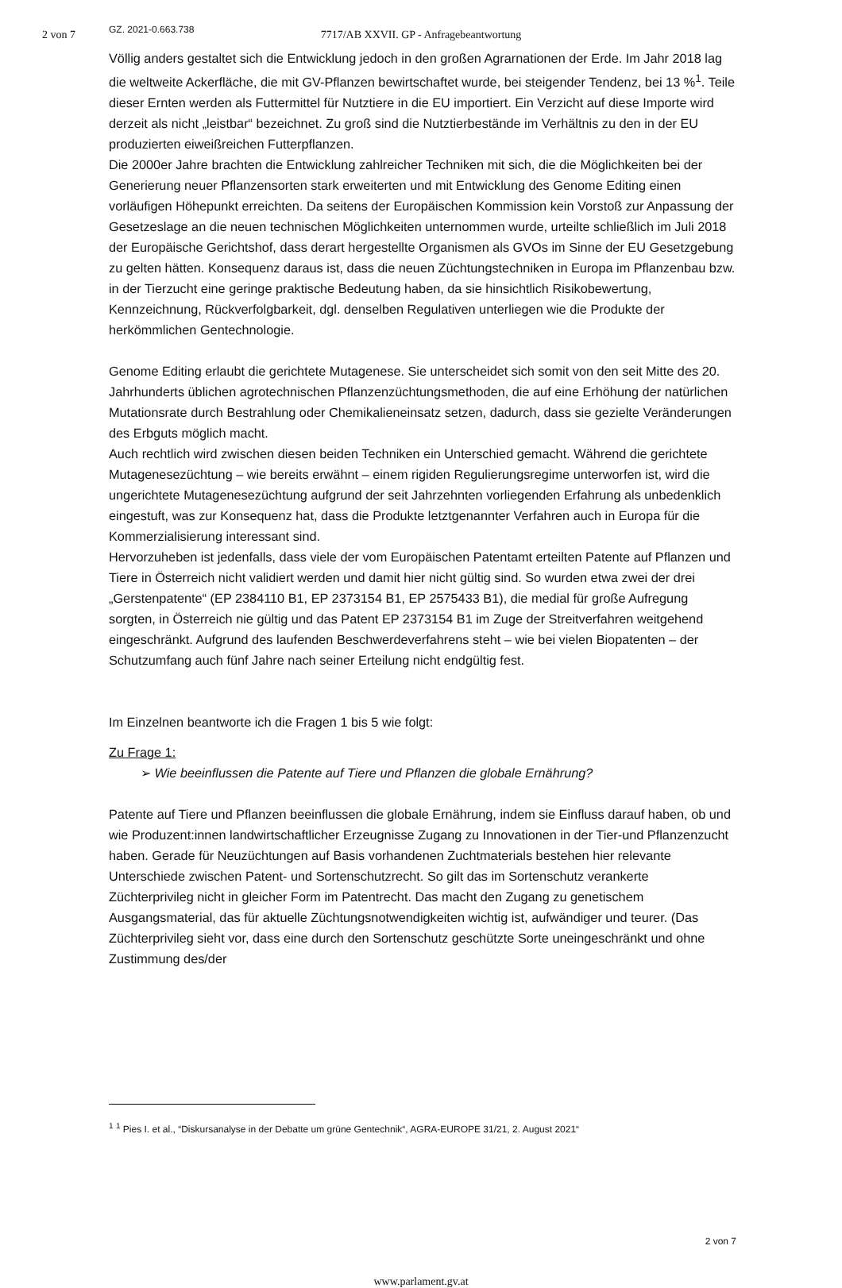2 von 7 GZ. 2021-0.663.738
7717/AB XXVII. GP - Anfragebeantwortung
Völlig anders gestaltet sich die Entwicklung jedoch in den großen Agrarnationen der Erde. Im Jahr 2018 lag die weltweite Ackerfläche, die mit GV-Pflanzen bewirtschaftet wurde, bei steigender Tendenz, bei 13 %<sup>1</sup>. Teile dieser Ernten werden als Futtermittel für Nutztiere in die EU importiert. Ein Verzicht auf diese Importe wird derzeit als nicht „leistbar“ bezeichnet. Zu groß sind die Nutztierbestände im Verhältnis zu den in der EU produzierten eiweißreichen Futterpflanzen.
Die 2000er Jahre brachten die Entwicklung zahlreicher Techniken mit sich, die die Möglichkeiten bei der Generierung neuer Pflanzensorten stark erweiterten und mit Entwicklung des Genome Editing einen vorläufigen Höhepunkt erreichten. Da seitens der Europäischen Kommission kein Vorstoß zur Anpassung der Gesetzeslage an die neuen technischen Möglichkeiten unternommen wurde, urteilte schließlich im Juli 2018 der Europäische Gerichtshof, dass derart hergestellte Organismen als GVOs im Sinne der EU Gesetzgebung zu gelten hätten. Konsequenz daraus ist, dass die neuen Züchtungstechniken in Europa im Pflanzenbau bzw. in der Tierzucht eine geringe praktische Bedeutung haben, da sie hinsichtlich Risikobewertung, Kennzeichnung, Rückverfolgbarkeit, dgl. denselben Regulativen unterliegen wie die Produkte der herkömmlichen Gentechnologie.
Genome Editing erlaubt die gerichtete Mutagenese. Sie unterscheidet sich somit von den seit Mitte des 20. Jahrhunderts üblichen agrotechnischen Pflanzenzüchtungsmethoden, die auf eine Erhöhung der natürlichen Mutationsrate durch Bestrahlung oder Chemikalieneinsatz setzen, dadurch, dass sie gezielte Veränderungen des Erbguts möglich macht.
Auch rechtlich wird zwischen diesen beiden Techniken ein Unterschied gemacht. Während die gerichtete Mutagenesezüchtung – wie bereits erwähnt – einem rigiden Regulierungsregime unterworfen ist, wird die ungerichtete Mutagenesezüchtung aufgrund der seit Jahrzehnten vorliegenden Erfahrung als unbedenklich eingestuft, was zur Konsequenz hat, dass die Produkte letztgenannter Verfahren auch in Europa für die Kommerzialisierung interessant sind.
Hervorzuheben ist jedenfalls, dass viele der vom Europäischen Patentamt erteilten Patente auf Pflanzen und Tiere in Österreich nicht validiert werden und damit hier nicht gültig sind. So wurden etwa zwei der drei „Gerstenpatente“ (EP 2384110 B1, EP 2373154 B1, EP 2575433 B1), die medial für große Aufregung sorgten, in Österreich nie gültig und das Patent EP 2373154 B1 im Zuge der Streitverfahren weitgehend eingeschränkt. Aufgrund des laufenden Beschwerdeverfahrens steht – wie bei vielen Biopatenten – der Schutzumfang auch fünf Jahre nach seiner Erteilung nicht endgültig fest.
Im Einzelnen beantworte ich die Fragen 1 bis 5 wie folgt:
Zu Frage 1:
➢ Wie beeinflussen die Patente auf Tiere und Pflanzen die globale Ernährung?
Patente auf Tiere und Pflanzen beeinflussen die globale Ernährung, indem sie Einfluss darauf haben, ob und wie Produzent:innen landwirtschaftlicher Erzeugnisse Zugang zu Innovationen in der Tier-und Pflanzenzucht haben. Gerade für Neuzüchtungen auf Basis vorhandenen Zuchtmaterials bestehen hier relevante Unterschiede zwischen Patent- und Sortenschutzrecht. So gilt das im Sortenschutz verankerte Züchterprivileg nicht in gleicher Form im Patentrecht. Das macht den Zugang zu genetischem Ausgangsmaterial, das für aktuelle Züchtungsnotwendigkeiten wichtig ist, aufwändiger und teurer. (Das Züchterprivileg sieht vor, dass eine durch den Sortenschutz geschützte Sorte uneingeschränkt und ohne Zustimmung des/der
<sup>1</sup> <sup>1</sup> Pies I. et al., “Diskursanalyse in der Debatte um grüne Gentechnik“, AGRA-EUROPE 31/21, 2. August 2021“
2 von 7
www.parlament.gv.at